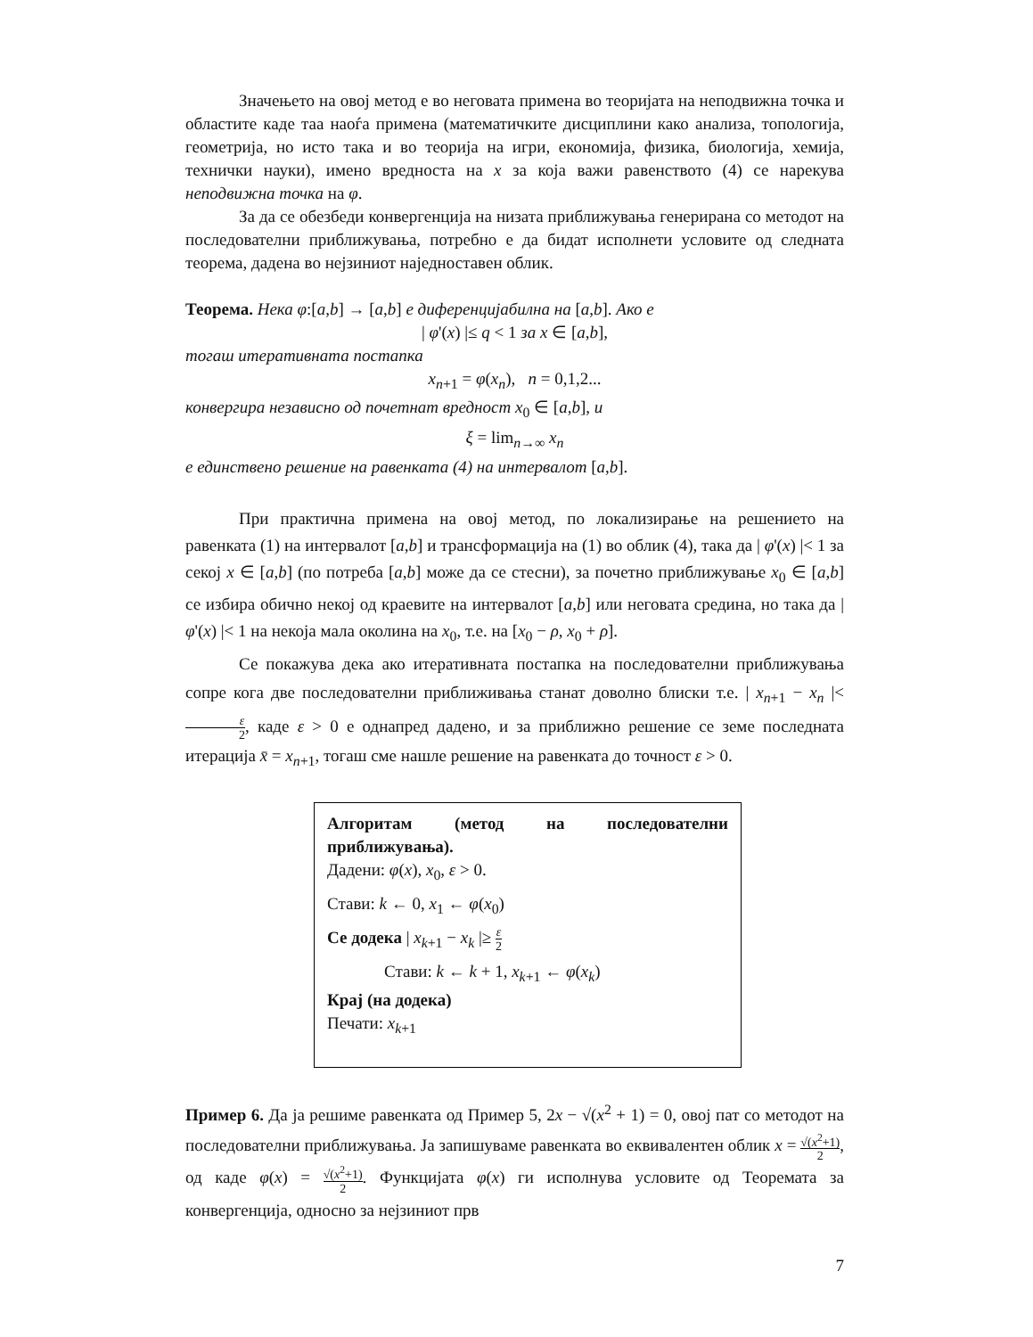Значењето на овој метод е во неговата примена во теоријата на неподвижна точка и областите каде таа наоѓа примена (математичките дисциплини како анализа, топологија, геометрија, но исто така и во теорија на игри, економија, физика, биологија, хемија, технички науки), имено вредноста на x за која важи равенството (4) се нарекува неподвижна точка на φ.
За да се обезбеди конвергенција на низата приближувања генерирана со методот на последователни приближувања, потребно е да бидат исполнети условите од следната теорема, дадена во нејзиниот наједноставен облик.
Теорема. Нека φ:[a,b] → [a,b] е диференцијабилна на [a,b]. Ако е
| φ'(x) |≤ q < 1 за x ∈ [a,b],
тогаш итеративната постапка
x<sub>n+1</sub> = φ(x<sub>n</sub>), n = 0,1,2...
конвергира независно од почетнат вредност x<sub>0</sub> ∈ [a,b], и
ξ = lim<sub>n→∞</sub> x<sub>n</sub>
е единствено решение на равенката (4) на интервалот [a,b].
При практична примена на овој метод, по локализирање на решението на равенката (1) на интервалот [a,b] и трансформација на (1) во облик (4), така да | φ'(x) |< 1 за секој x ∈ [a,b] (по потреба [a,b] може да се стесни), за почетно приближување x<sub>0</sub> ∈ [a,b] се избира обично некој од краевите на интервалот [a,b] или неговата средина, но така да | φ'(x) |< 1 на некоја мала околина на x<sub>0</sub>, т.е. на [x<sub>0</sub> − ρ, x<sub>0</sub> + ρ].
Се покажува дека ако итеративната постапка на последователни приближувања сопре кога две последователни приближивања станат доволно блиски т.е. | x<sub>n+1</sub> − x<sub>n</sub> |< ε 2, каде ε > 0 е однапред дадено, и за приближно решение се земе последната итерација x̄ = x<sub>n+1</sub>, тогаш сме нашле решение на равенката до точност ε > 0.
Алгоритам (метод на последователни приближувања).
Дадени: φ(x), x<sub>0</sub>, ε > 0.
Стави: k ← 0, x<sub>1</sub> ← φ(x<sub>0</sub>)
Се додека | x<sub>k+1</sub> − x<sub>k</sub> |≥ ε 2
Стави: k ← k + 1, x<sub>k+1</sub> ← φ(x<sub>k</sub>)
Крај (на додека)
Печати: x<sub>k+1</sub>
Пример 6. Да ја решиме равенката од Пример 5, 2x − √(x<sup>2</sup> + 1) = 0, овој пат со методот на последователни приближувања. Ја запишуваме равенката во еквивалентен облик x = √(x<sup>2</sup>+1) 2, од каде φ(x) = √(x<sup>2</sup>+1) 2. Функцијата φ(x) ги исполнува условите од Теоремата за конвергенција, односно за нејзиниот прв
7